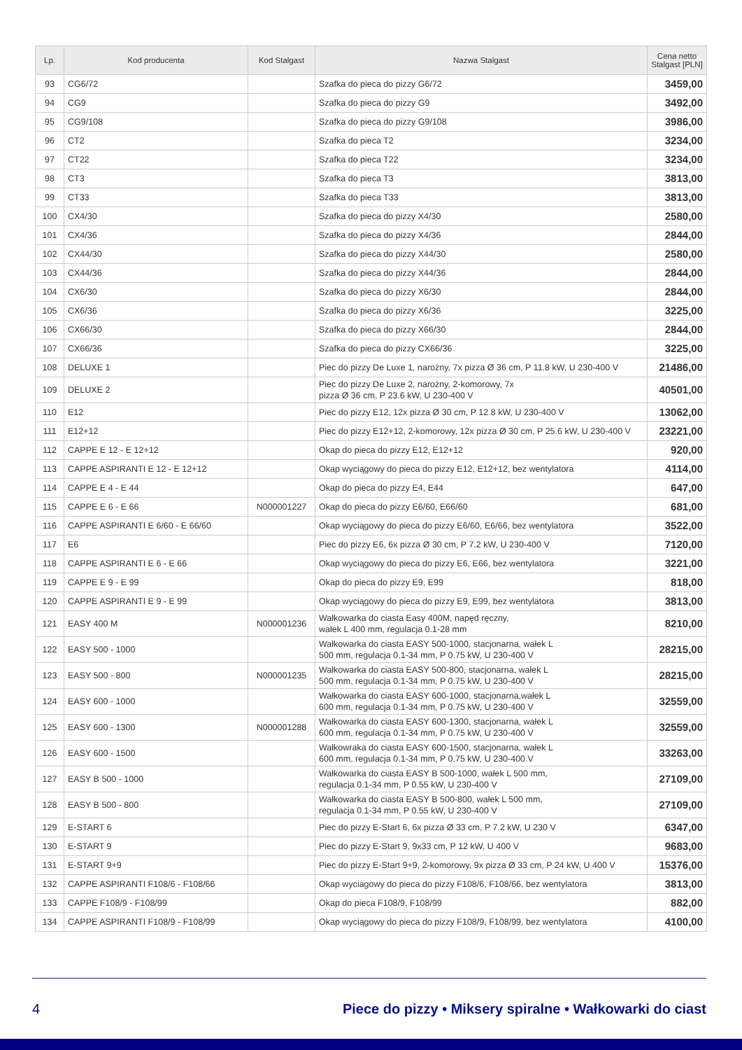| Lp. | Kod producenta | Kod Stalgast | Nazwa Stalgast | Cena netto Stalgast [PLN] |
| --- | --- | --- | --- | --- |
| 93 | CG6/72 | | Szafka do pieca do pizzy G6/72 | 3459,00 |
| 94 | CG9 | | Szafka do pieca do pizzy G9 | 3492,00 |
| 95 | CG9/108 | | Szafka do pieca do pizzy G9/108 | 3986,00 |
| 96 | CT2 | | Szafka do pieca T2 | 3234,00 |
| 97 | CT22 | | Szafka do pieca T22 | 3234,00 |
| 98 | CT3 | | Szafka do pieca T3 | 3813,00 |
| 99 | CT33 | | Szafka do pieca T33 | 3813,00 |
| 100 | CX4/30 | | Szafka do pieca do pizzy X4/30 | 2580,00 |
| 101 | CX4/36 | | Szafka do pieca do pizzy X4/36 | 2844,00 |
| 102 | CX44/30 | | Szafka do pieca do pizzy X44/30 | 2580,00 |
| 103 | CX44/36 | | Szafka do pieca do pizzy X44/36 | 2844,00 |
| 104 | CX6/30 | | Szafka do pieca do pizzy X6/30 | 2844,00 |
| 105 | CX6/36 | | Szafka do pieca do pizzy X6/36 | 3225,00 |
| 106 | CX66/30 | | Szafka do pieca do pizzy X66/30 | 2844,00 |
| 107 | CX66/36 | | Szafka do pieca do pizzy CX66/36 | 3225,00 |
| 108 | DELUXE 1 | | Piec do pizzy De Luxe 1, narożny, 7x pizza Ø 36 cm, P 11.8 kW, U 230-400 V | 21486,00 |
| 109 | DELUXE 2 | | Piec do pizzy De Luxe 2, narożny, 2-komorowy, 7x pizza Ø 36 cm, P 23.6 kW, U 230-400 V | 40501,00 |
| 110 | E12 | | Piec do pizzy E12, 12x pizza Ø 30 cm, P 12.8 kW, U 230-400 V | 13062,00 |
| 111 | E12+12 | | Piec do pizzy E12+12, 2-komorowy, 12x pizza Ø 30 cm, P 25.6 kW, U 230-400 V | 23221,00 |
| 112 | CAPPE E 12 - E 12+12 | | Okap do pieca do pizzy E12, E12+12 | 920,00 |
| 113 | CAPPE ASPIRANTI E 12 - E 12+12 | | Okap wyciągowy do pieca do pizzy E12, E12+12, bez wentylatora | 4114,00 |
| 114 | CAPPE E 4 - E 44 | | Okap do pieca do pizzy E4, E44 | 647,00 |
| 115 | CAPPE E 6 - E 66 | N000001227 | Okap do pieca do pizzy E6/60, E66/60 | 681,00 |
| 116 | CAPPE ASPIRANTI E 6/60 - E 66/60 | | Okap wyciągowy do pieca do pizzy E6/60, E6/66, bez wentylatora | 3522,00 |
| 117 | E6 | | Piec do pizzy E6, 6x pizza Ø 30 cm, P 7.2 kW, U 230-400 V | 7120,00 |
| 118 | CAPPE ASPIRANTI E 6 - E 66 | | Okap wyciągowy do pieca do pizzy E6, E66, bez wentylatora | 3221,00 |
| 119 | CAPPE E 9 - E 99 | | Okap do pieca do pizzy E9, E99 | 818,00 |
| 120 | CAPPE ASPIRANTI E 9 - E 99 | | Okap wyciągowy do pieca do pizzy E9, E99, bez wentylatora | 3813,00 |
| 121 | EASY 400 M | N000001236 | Wałkowarka do ciasta Easy 400M, napęd ręczny, wałek L 400 mm, regulacja 0.1-28 mm | 8210,00 |
| 122 | EASY 500 - 1000 | | Wałkowarka do ciasta EASY 500-1000, stacjonarna, wałek L 500 mm, regulacja 0.1-34 mm, P 0.75 kW, U 230-400 V | 28215,00 |
| 123 | EASY 500 - 800 | N000001235 | Wałkowarka do ciasta EASY 500-800, stacjonarna, wałek L 500 mm, regulacja 0.1-34 mm, P 0.75 kW, U 230-400 V | 28215,00 |
| 124 | EASY 600 - 1000 | | Wałkowarka do ciasta EASY 600-1000, stacjonarna,wałek L 600 mm, regulacja 0.1-34 mm, P 0.75 kW, U 230-400 V | 32559,00 |
| 125 | EASY 600 - 1300 | N000001288 | Wałkowarka do ciasta EASY 600-1300, stacjonarna, wałek L 600 mm, regulacja 0.1-34 mm, P 0.75 kW, U 230-400 V | 32559,00 |
| 126 | EASY 600 - 1500 | | Wałkowraka do ciasta EASY 600-1500, stacjonarna, wałek L 600 mm, regulacja 0.1-34 mm, P 0.75 kW, U 230-400 V | 33263,00 |
| 127 | EASY B 500 - 1000 | | Wałkowarka do ciasta EASY B 500-1000, wałek L 500 mm, regulacja 0.1-34 mm, P 0.55 kW, U 230-400 V | 27109,00 |
| 128 | EASY B 500 - 800 | | Wałkowarka do ciasta EASY B 500-800, wałek L 500 mm, regulacja 0.1-34 mm, P 0.55 kW, U 230-400 V | 27109,00 |
| 129 | E-START 6 | | Piec do pizzy E-Start 6, 6x pizza Ø 33 cm, P 7.2 kW, U 230 V | 6347,00 |
| 130 | E-START 9 | | Piec do pizzy E-Start 9, 9x33 cm, P 12 kW, U 400 V | 9683,00 |
| 131 | E-START 9+9 | | Piec do pizzy E-Start 9+9, 2-komorowy, 9x pizza Ø 33 cm, P 24 kW, U 400 V | 15376,00 |
| 132 | CAPPE ASPIRANTI F108/6 - F108/66 | | Okap wyciagowy do pieca do pizzy F108/6, F108/66, bez wentylatora | 3813,00 |
| 133 | CAPPE F108/9 - F108/99 | | Okap do pieca F108/9, F108/99 | 882,00 |
| 134 | CAPPE ASPIRANTI F108/9 - F108/99 | | Okap wyciągowy do pieca do pizzy F108/9, F108/99, bez wentylatora | 4100,00 |
4 Piece do pizzy • Miksery spiralne • Wałkowarki do ciast